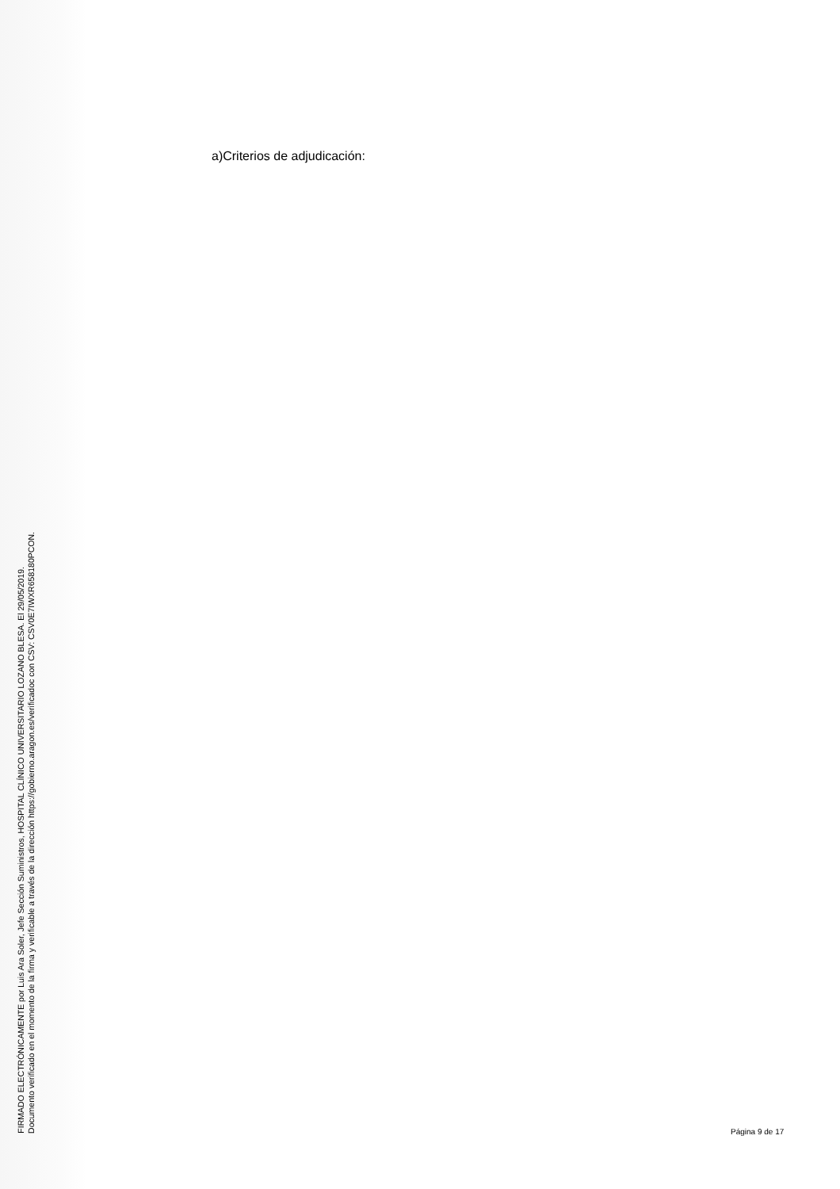FIRMADO ELECTRÓNICAMENTE por Luis Ara Soler, Jefe Sección Suministros, HOSPITAL CLÍNICO UNIVERSITARIO LOZANO BLESA. El 29/05/2019.
Documento verificado en el momento de la firma y verificable a través de la dirección https://gobierno.aragon.es/verificadoc con CSV: CSV0E7IWXR658180PCON.
a)Criterios de adjudicación:
Página 9 de 17